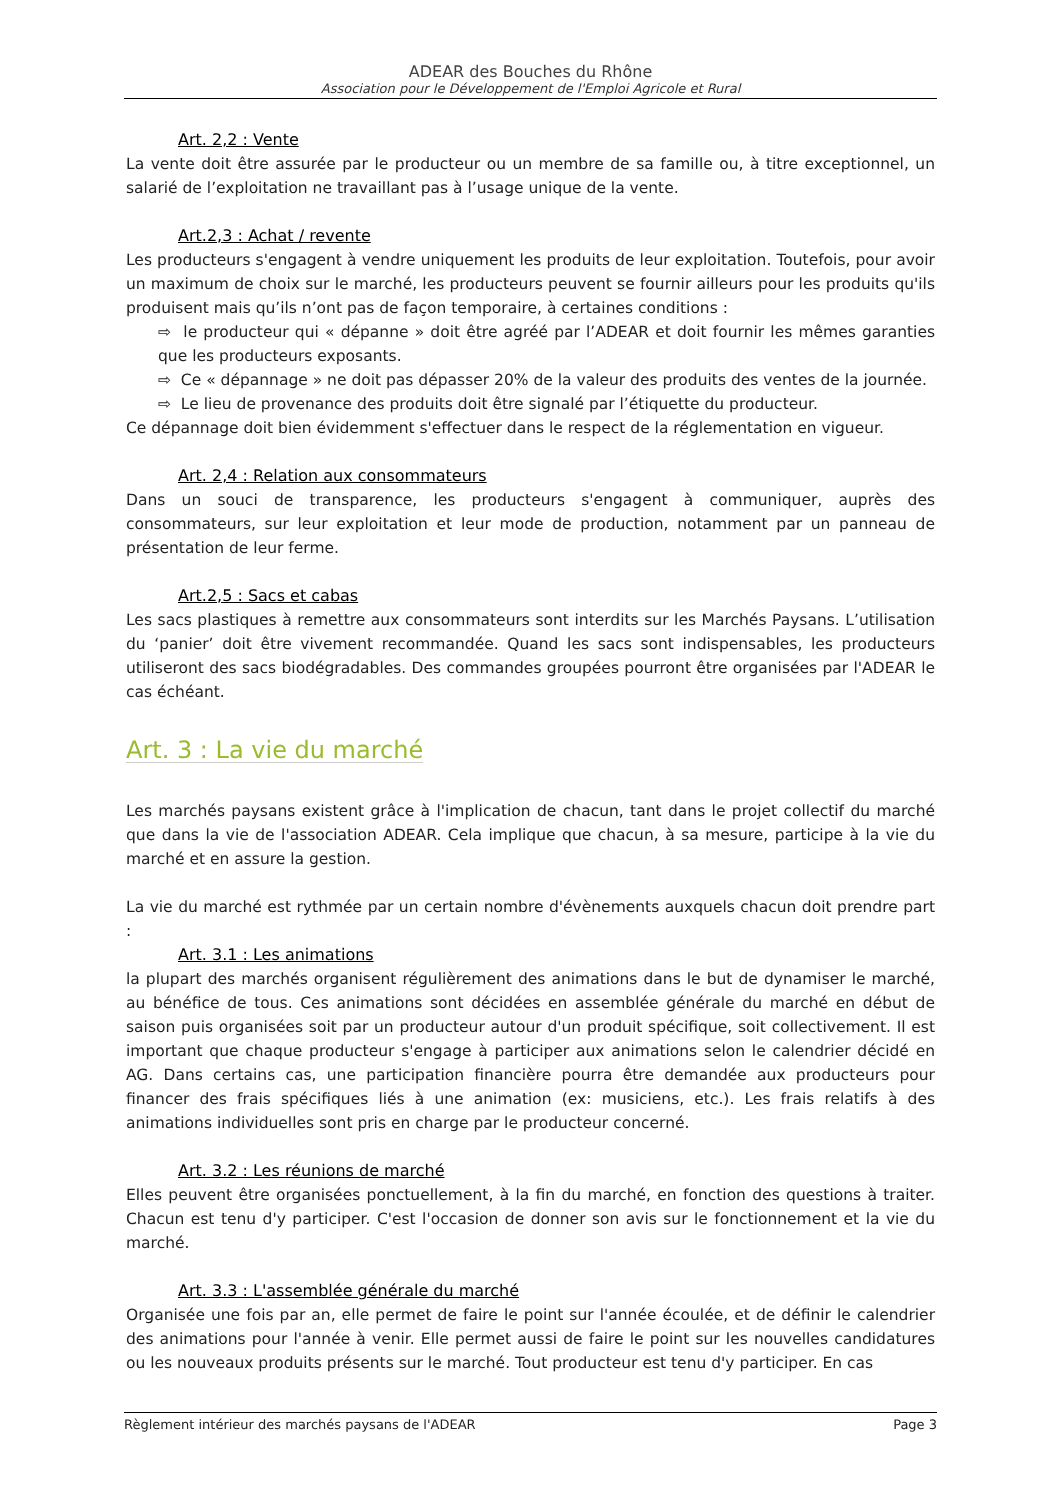ADEAR des Bouches du Rhône
Association pour le Développement de l'Emploi Agricole et Rural
Art. 2,2 : Vente
La vente doit être assurée par le producteur ou un membre de sa famille ou, à titre exceptionnel, un salarié de l’exploitation ne travaillant pas à l’usage unique de la vente.
Art.2,3 : Achat / revente
Les producteurs s'engagent à vendre uniquement les produits de leur exploitation. Toutefois, pour avoir un maximum de choix sur le marché, les producteurs peuvent se fournir ailleurs pour les produits qu'ils produisent mais qu’ils n’ont pas de façon temporaire, à certaines conditions :
⇨ le producteur qui « dépanne » doit être agréé par l’ADEAR et doit fournir les mêmes garanties que les producteurs exposants.
⇨ Ce « dépannage » ne doit pas dépasser 20% de la valeur des produits des ventes de la journée.
⇨ Le lieu de provenance des produits doit être signalé par l’étiquette du producteur.
Ce dépannage doit bien évidemment s'effectuer dans le respect de la réglementation en vigueur.
Art. 2,4 : Relation aux consommateurs
Dans un souci de transparence, les producteurs s'engagent à communiquer, auprès des consommateurs, sur leur exploitation et leur mode de production, notamment par un panneau de présentation de leur ferme.
Art.2,5 : Sacs et cabas
Les sacs plastiques à remettre aux consommateurs sont interdits sur les Marchés Paysans. L’utilisation du ‘panier’ doit être vivement recommandée. Quand les sacs sont indispensables, les producteurs utiliseront des sacs biodégradables. Des commandes groupées pourront être organisées par l'ADEAR le cas échéant.
Art. 3 : La vie du marché
Les marchés paysans existent grâce à l'implication de chacun, tant dans le projet collectif du marché que dans la vie de l'association ADEAR. Cela implique que chacun, à sa mesure, participe à la vie du marché et en assure la gestion.
La vie du marché est rythmée par un certain nombre d'évènements auxquels chacun doit prendre part :
Art. 3.1 : Les animations
la plupart des marchés organisent régulièrement des animations dans le but de dynamiser le marché, au bénéfice de tous. Ces animations sont décidées en assemblée générale du marché en début de saison puis organisées soit par un producteur autour d'un produit spécifique, soit collectivement. Il est important que chaque producteur s'engage à participer aux animations selon le calendrier décidé en AG. Dans certains cas, une participation financière pourra être demandée aux producteurs pour financer des frais spécifiques liés à une animation (ex: musiciens, etc.). Les frais relatifs à des animations individuelles sont pris en charge par le producteur concerné.
Art. 3.2 : Les réunions de marché
Elles peuvent être organisées ponctuellement, à la fin du marché, en fonction des questions à traiter. Chacun est tenu d'y participer. C'est l'occasion de donner son avis sur le fonctionnement et la vie du marché.
Art. 3.3 : L'assemblée générale du marché
Organisée une fois par an, elle permet de faire le point sur l'année écoulée, et de définir le calendrier des animations pour l'année à venir. Elle permet aussi de faire le point sur les nouvelles candidatures ou les nouveaux produits présents sur le marché. Tout producteur est tenu d'y participer. En cas
Règlement intérieur des marchés paysans de l'ADEAR Page 3